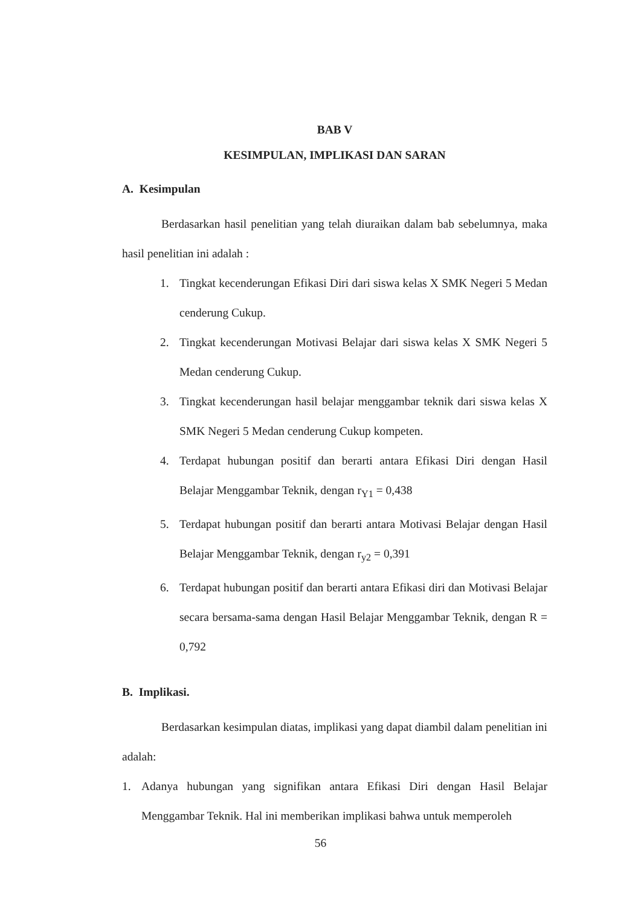BAB V
KESIMPULAN, IMPLIKASI DAN SARAN
A. Kesimpulan
Berdasarkan hasil penelitian yang telah diuraikan dalam bab sebelumnya, maka hasil penelitian ini adalah :
1. Tingkat kecenderungan Efikasi Diri dari siswa kelas X SMK Negeri 5 Medan cenderung Cukup.
2. Tingkat kecenderungan Motivasi Belajar dari siswa kelas X SMK Negeri 5 Medan cenderung Cukup.
3. Tingkat kecenderungan hasil belajar menggambar teknik dari siswa kelas X SMK Negeri 5 Medan cenderung Cukup kompeten.
4. Terdapat hubungan positif dan berarti antara Efikasi Diri dengan Hasil Belajar Menggambar Teknik, dengan r<sub>Y1</sub> = 0,438
5. Terdapat hubungan positif dan berarti antara Motivasi Belajar dengan Hasil Belajar Menggambar Teknik, dengan r<sub>y2</sub> = 0,391
6. Terdapat hubungan positif dan berarti antara Efikasi diri dan Motivasi Belajar secara bersama-sama dengan Hasil Belajar Menggambar Teknik, dengan R = 0,792
B. Implikasi.
Berdasarkan kesimpulan diatas, implikasi yang dapat diambil dalam penelitian ini adalah:
1. Adanya hubungan yang signifikan antara Efikasi Diri dengan Hasil Belajar Menggambar Teknik. Hal ini memberikan implikasi bahwa untuk memperoleh
56